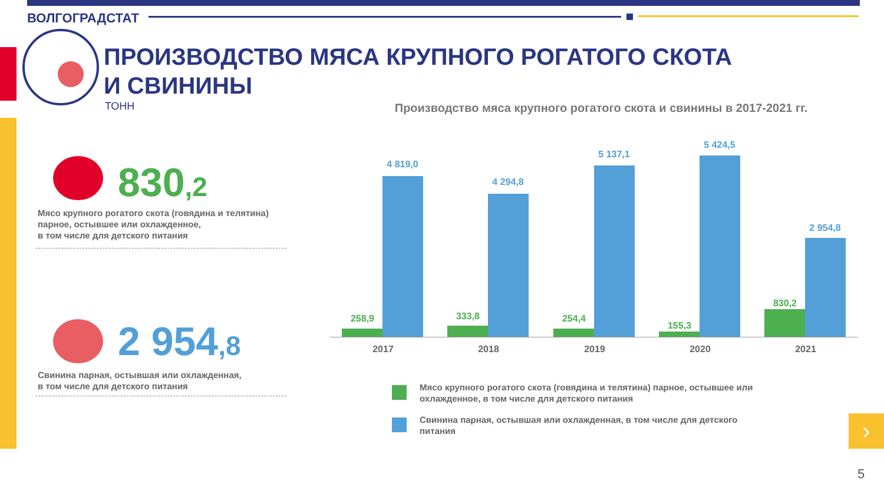ВОЛГОГРАДСТАТ
ПРОИЗВОДСТВО МЯСА КРУПНОГО РОГАТОГО СКОТА
И СВИНИНЫ
ТОНН Производство мяса крупного рогатого скота и свинины в 2017-2021 гг.
830,2
Мясо крупного рогатого скота (говядина и телятина)
парное, остывшее или охлажденное,
в том числе для детского питания
2 954,8
Свинина парная, остывшая или охлажденная,
в том числе для детского питания
258,9
4 819,0
333,8
4 294,8
254,4
5 137,1
155,3
5 424,5
830,2
2 954,8
2017 2018 2019 2020 2021
Мясо крупного рогатого скота (говядина и телятина) парное, остывшее или
охлажденное, в том числе для детского питания
Свинина парная, остывшая или охлажденная, в том числе для детского
питания
›
5